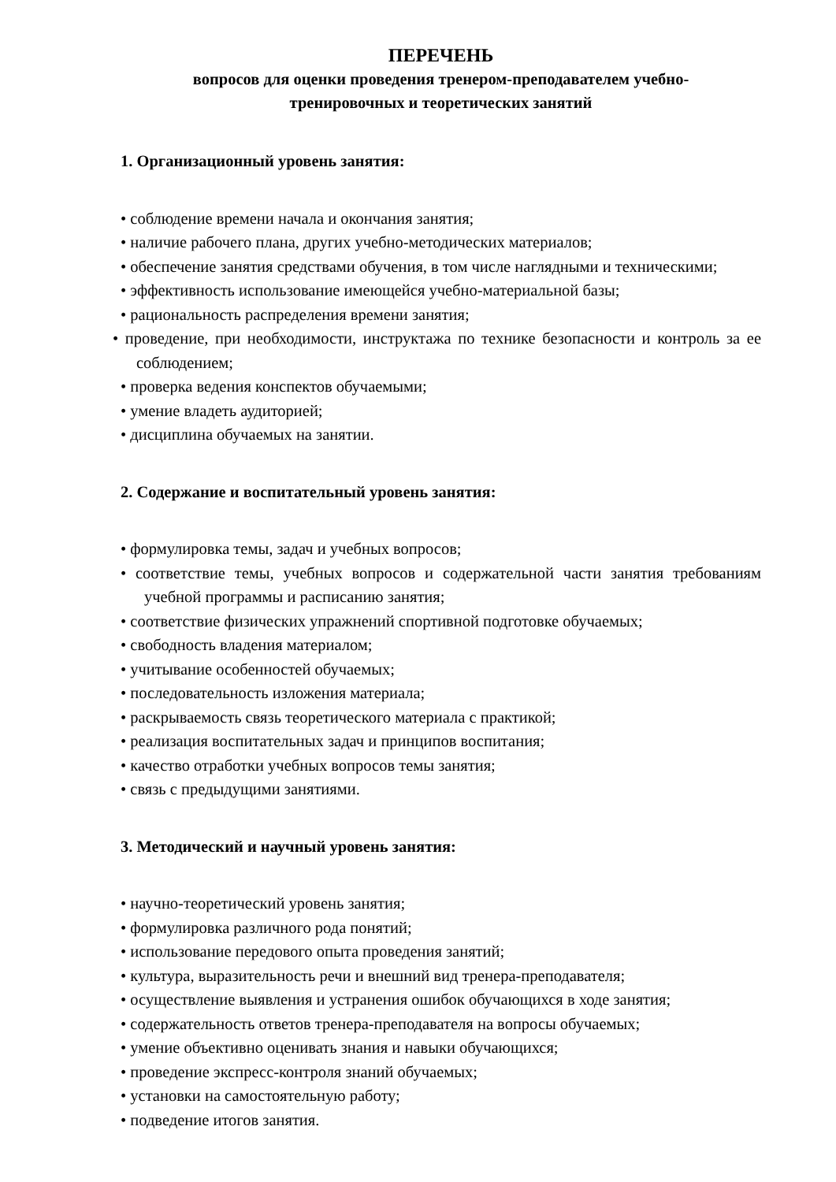ПЕРЕЧЕНЬ
вопросов для оценки проведения тренером-преподавателем учебно-
тренировочных и теоретических занятий
1. Организационный уровень занятия:
• соблюдение времени начала и окончания занятия;
• наличие рабочего плана, других учебно-методических материалов;
• обеспечение занятия средствами обучения, в том числе наглядными и техническими;
• эффективность использование имеющейся учебно-материальной базы;
• рациональность распределения времени занятия;
• проведение, при необходимости, инструктажа по технике безопасности и контроль за ее соблюдением;
• проверка ведения конспектов обучаемыми;
• умение владеть аудиторией;
• дисциплина обучаемых на занятии.
2. Содержание и воспитательный уровень занятия:
• формулировка темы, задач и учебных вопросов;
• соответствие темы, учебных вопросов и содержательной части занятия требованиям учебной программы и расписанию занятия;
• соответствие физических упражнений спортивной подготовке обучаемых;
• свободность владения материалом;
• учитывание особенностей обучаемых;
• последовательность изложения материала;
• раскрываемость связь теоретического материала с практикой;
• реализация воспитательных задач и принципов воспитания;
• качество отработки учебных вопросов темы занятия;
• связь с предыдущими занятиями.
3. Методический и научный уровень занятия:
• научно-теоретический уровень занятия;
• формулировка различного рода понятий;
• использование передового опыта проведения занятий;
• культура, выразительность речи и внешний вид тренера-преподавателя;
• осуществление выявления и устранения ошибок обучающихся в ходе занятия;
• содержательность ответов тренера-преподавателя на вопросы обучаемых;
• умение объективно оценивать знания и навыки обучающихся;
• проведение экспресс-контроля знаний обучаемых;
• установки на самостоятельную работу;
• подведение итогов занятия.